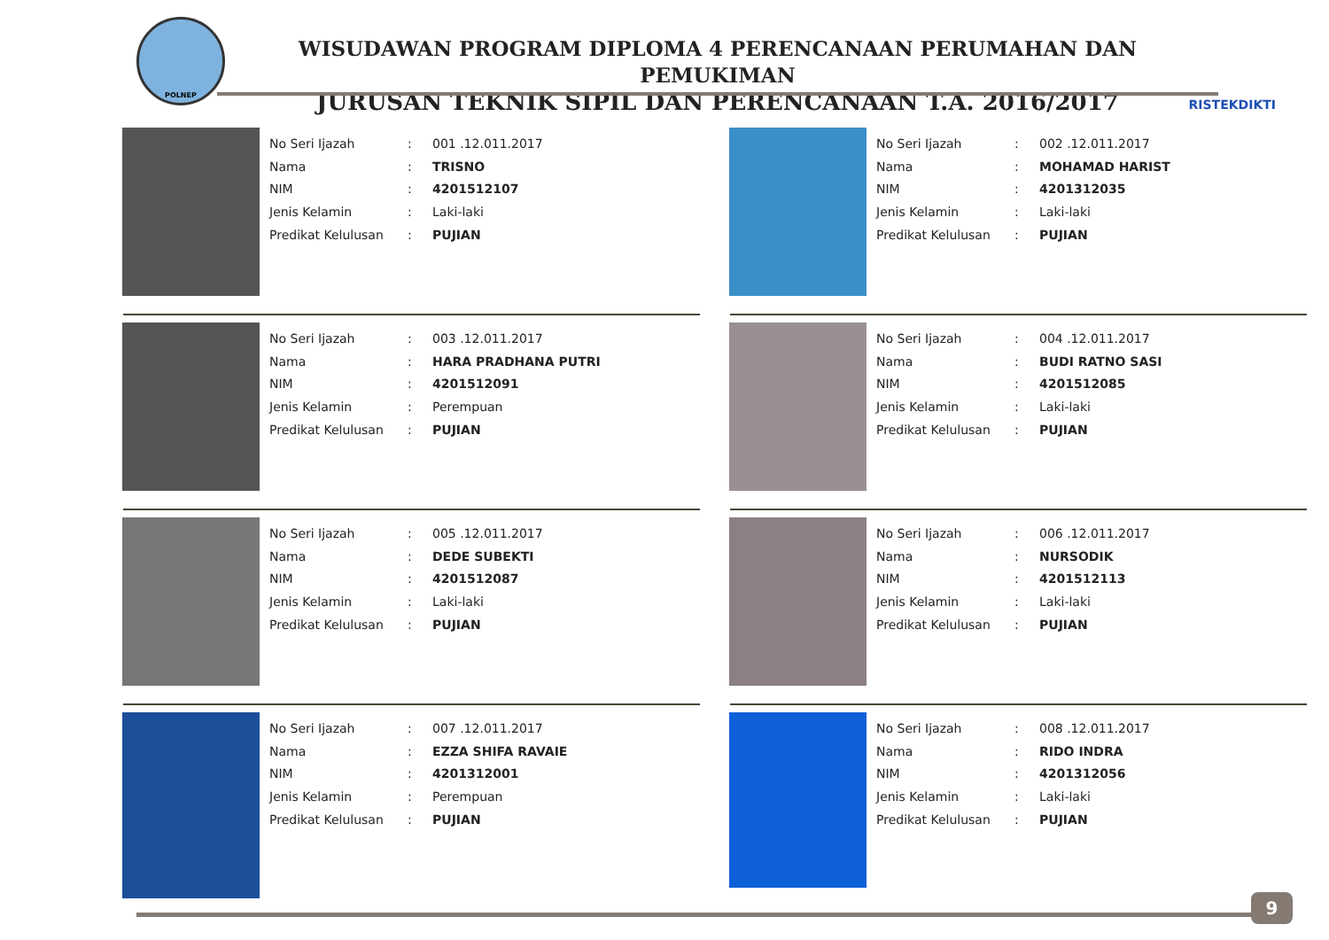POLNEP
WISUDAWAN PROGRAM DIPLOMA 4 PERENCANAAN PERUMAHAN DAN PEMUKIMAN
JURUSAN TEKNIK SIPIL DAN PERENCANAAN T.A. 2016/2017
RISTEKDIKTI
No Seri Ijazah: 001 .12.011.2017
Nama: TRISNO
NIM: 4201512107
Jenis Kelamin: Laki-laki
Predikat Kelulusan: PUJIAN
No Seri Ijazah: 002 .12.011.2017
Nama: MOHAMAD HARIST
NIM: 4201312035
Jenis Kelamin: Laki-laki
Predikat Kelulusan: PUJIAN
No Seri Ijazah: 003 .12.011.2017
Nama: HARA PRADHANA PUTRI
NIM: 4201512091
Jenis Kelamin: Perempuan
Predikat Kelulusan: PUJIAN
No Seri Ijazah: 004 .12.011.2017
Nama: BUDI RATNO SASI
NIM: 4201512085
Jenis Kelamin: Laki-laki
Predikat Kelulusan: PUJIAN
No Seri Ijazah: 005 .12.011.2017
Nama: DEDE SUBEKTI
NIM: 4201512087
Jenis Kelamin: Laki-laki
Predikat Kelulusan: PUJIAN
No Seri Ijazah: 006 .12.011.2017
Nama: NURSODIK
NIM: 4201512113
Jenis Kelamin: Laki-laki
Predikat Kelulusan: PUJIAN
No Seri Ijazah: 007 .12.011.2017
Nama: EZZA SHIFA RAVAIE
NIM: 4201312001
Jenis Kelamin: Perempuan
Predikat Kelulusan: PUJIAN
No Seri Ijazah: 008 .12.011.2017
Nama: RIDO INDRA
NIM: 4201312056
Jenis Kelamin: Laki-laki
Predikat Kelulusan: PUJIAN
9